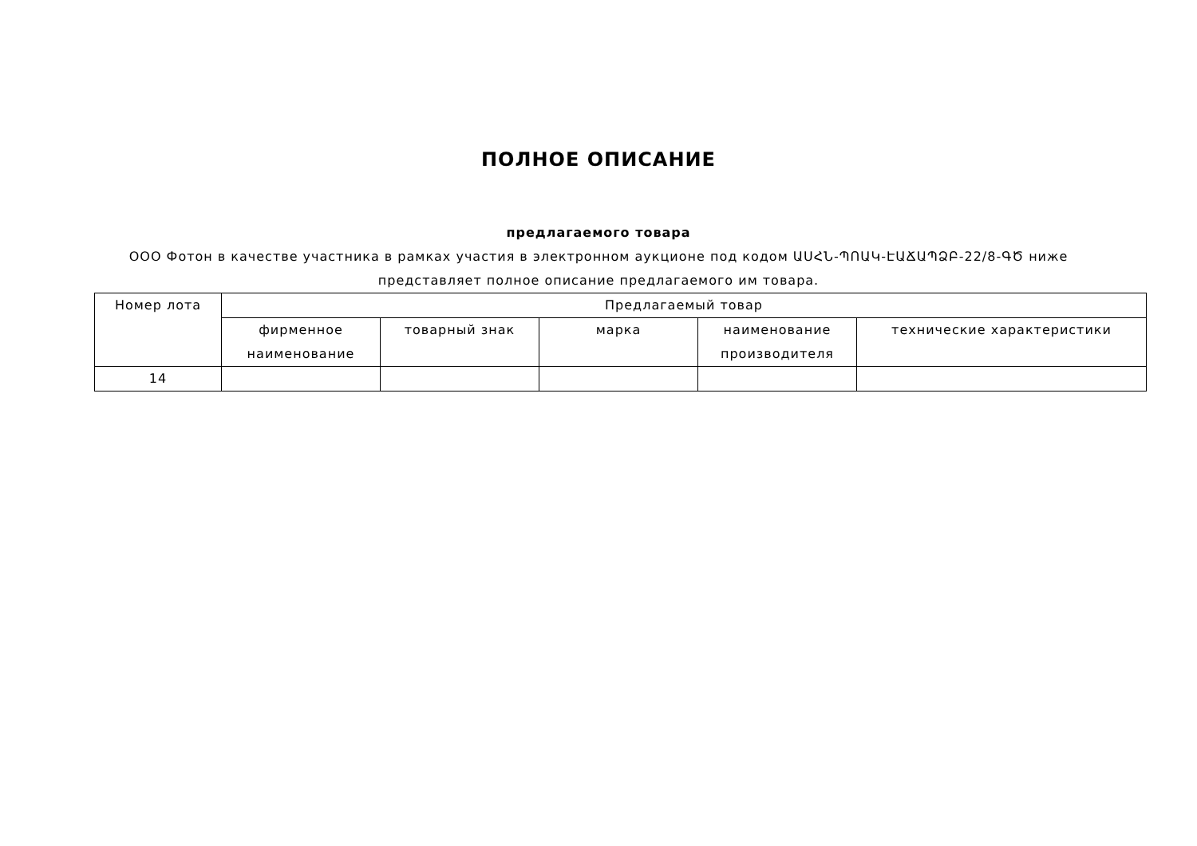ПОЛНОЕ ОПИСАНИЕ
предлагаемого товара
ООО Фотон в качестве участника в рамках участия в электронном аукционе под кодом ԱՍՀՆ-ՊՈԱԿ-ԷԱՃԱՊՁԲ-22/8-ԳԾ ниже представляет полное описание предлагаемого им товара.
| Номер лота | Предлагаемый товар | | | | |
| --- | --- | --- | --- | --- | --- |
| | фирменное наименование | товарный знак | марка | наименование производителя | технические характеристики |
| 14 | | | | | |